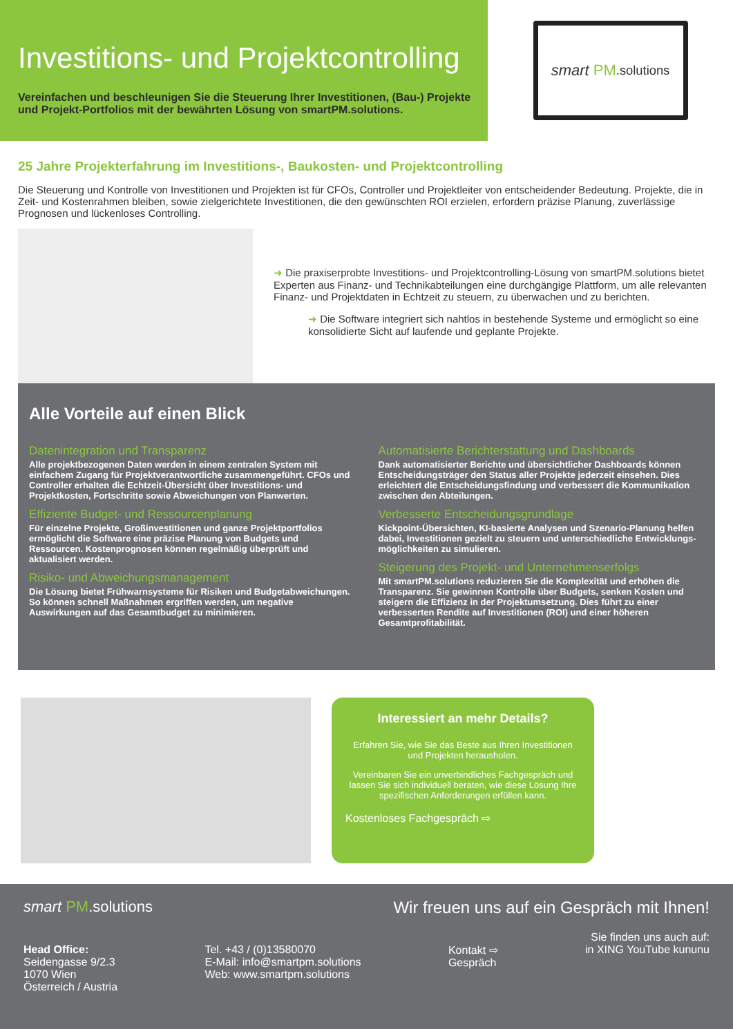Investitions- und Projektcontrolling
Vereinfachen und beschleunigen Sie die Steuerung Ihrer Investitionen, (Bau-) Projekte und Projekt-Portfolios mit der bewährten Lösung von smartPM.solutions.
smart PM.solutions
25 Jahre Projekterfahrung im Investitions-, Baukosten- und Projektcontrolling
Die Steuerung und Kontrolle von Investitionen und Projekten ist für CFOs, Controller und Projektleiter von entscheidender Bedeutung. Projekte, die in Zeit- und Kostenrahmen bleiben, sowie zielgerichtete Investitionen, die den gewünschten ROI erzielen, erfordern präzise Planung, zuverlässige Prognosen und lückenloses Controlling.
➜ Die praxiserprobte Investitions- und Projektcontrolling-Lösung von smartPM.solutions bietet Experten aus Finanz- und Technikabteilungen eine durchgängige Plattform, um alle relevanten Finanz- und Projektdaten in Echtzeit zu steuern, zu überwachen und zu berichten.
➜ Die Software integriert sich nahtlos in bestehende Systeme und ermöglicht so eine konsolidierte Sicht auf laufende und geplante Projekte.
Alle Vorteile auf einen Blick
Datenintegration und Transparenz
Alle projektbezogenen Daten werden in einem zentralen System mit einfachem Zugang für Projektverantwortliche zusammengeführt. CFOs und Controller erhalten die Echtzeit-Übersicht über Investitions- und Projektkosten, Fortschritte sowie Abweichungen von Planwerten.
Effiziente Budget- und Ressourcenplanung
Für einzelne Projekte, Großinvestitionen und ganze Projektportfolios ermöglicht die Software eine präzise Planung von Budgets und Ressourcen. Kostenprognosen können regelmäßig überprüft und aktualisiert werden.
Risiko- und Abweichungsmanagement
Die Lösung bietet Frühwarnsysteme für Risiken und Budgetabweichungen. So können schnell Maßnahmen ergriffen werden, um negative Auswirkungen auf das Gesamtbudget zu minimieren.
Automatisierte Berichterstattung und Dashboards
Dank automatisierter Berichte und übersichtlicher Dashboards können Entscheidungsträger den Status aller Projekte jederzeit einsehen. Dies erleichtert die Entscheidungsfindung und verbessert die Kommunikation zwischen den Abteilungen.
Verbesserte Entscheidungsgrundlage
Kickpoint-Übersichten, KI-basierte Analysen und Szenario-Planung helfen dabei, Investitionen gezielt zu steuern und unterschiedliche Entwicklungs­möglichkeiten zu simulieren.
Steigerung des Projekt- und Unternehmenserfolgs
Mit smartPM.solutions reduzieren Sie die Komplexität und erhöhen die Transparenz. Sie gewinnen Kontrolle über Budgets, senken Kosten und steigern die Effizienz in der Projektumsetzung. Dies führt zu einer verbesserten Rendite auf Investitionen (ROI) und einer höheren Gesamtprofitabilität.
Interessiert an mehr Details?
Erfahren Sie, wie Sie das Beste aus Ihren Investitionen und Projekten herausholen.
Vereinbaren Sie ein unverbindliches Fachgespräch und lassen Sie sich individuell beraten, wie diese Lösung Ihre spezifischen Anforderungen erfüllen kann.
Kostenloses Fachgespräch ⇨
smart PM.solutions Wir freuen uns auf ein Gespräch mit Ihnen!
Sie finden uns auch auf:
Head Office:
Seidengasse 9/2.3
1070 Wien
Österreich / Austria
Tel. +43 / (0)13580070
E-Mail: info@smartpm.solutions
Web: www.smartpm.solutions
Kontakt ⇨
Gespräch
in XING YouTube kununu